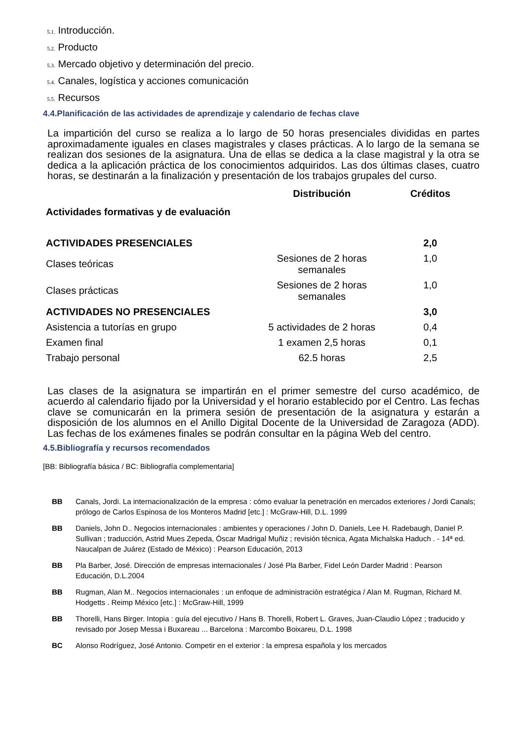5.1. Introducción.
5.2. Producto
5.3. Mercado objetivo y determinación del precio.
5.4. Canales, logística y acciones comunicación
5.5. Recursos
4.4.Planificación de las actividades de aprendizaje y calendario de fechas clave
La impartición del curso se realiza a lo largo de 50 horas presenciales divididas en partes aproximadamente iguales en clases magistrales y clases prácticas. A lo largo de la semana se realizan dos sesiones de la asignatura. Una de ellas se dedica a la clase magistral y la otra se dedica a la aplicación práctica de los conocimientos adquiridos. Las dos últimas clases, cuatro horas, se destinarán a la finalización y presentación de los trabajos grupales del curso.
| Actividades formativas y de evaluación | Distribución | Créditos |
| --- | --- | --- |
| ACTIVIDADES PRESENCIALES | | 2,0 |
| Clases teóricas | Sesiones de 2 horas semanales | 1,0 |
| Clases prácticas | Sesiones de 2 horas semanales | 1,0 |
| ACTIVIDADES NO PRESENCIALES | | 3,0 |
| Asistencia a tutorías en grupo | 5 actividades de 2 horas | 0,4 |
| Examen final | 1 examen 2,5 horas | 0,1 |
| Trabajo personal | 62.5 horas | 2,5 |
Las clases de la asignatura se impartirán en el primer semestre del curso académico, de acuerdo al calendario fijado por la Universidad y el horario establecido por el Centro. Las fechas clave se comunicarán en la primera sesión de presentación de la asignatura y estarán a disposición de los alumnos en el Anillo Digital Docente de la Universidad de Zaragoza (ADD). Las fechas de los exámenes finales se podrán consultar en la página Web del centro.
4.5.Bibliografía y recursos recomendados
[BB: Bibliografía básica / BC: Bibliografía complementaria]
BB Canals, Jordi. La internacionalización de la empresa : cómo evaluar la penetración en mercados exteriores / Jordi Canals; prólogo de Carlos Espinosa de los Monteros Madrid [etc.] : McGraw-Hill, D.L. 1999
BB Daniels, John D.. Negocios internacionales : ambientes y operaciones / John D. Daniels, Lee H. Radebaugh, Daniel P. Sullivan ; traducción, Astrid Mues Zepeda, Óscar Madrigal Muñiz ; revisión técnica, Agata Michalska Haduch . - 14ª ed. Naucalpan de Juárez (Estado de México) : Pearson Educación, 2013
BB Pla Barber, José. Dirección de empresas internacionales / José Pla Barber, Fidel León Darder Madrid : Pearson Educación, D.L.2004
BB Rugman, Alan M.. Negocios internacionales : un enfoque de administraciòn estratégica / Alan M. Rugman, Richard M. Hodgetts . Reimp México [etc.] : McGraw-Hill, 1999
BB Thorelli, Hans Birger. Intopia : guía del ejecutivo / Hans B. Thorelli, Robert L. Graves, Juan-Claudio López ; traducido y revisado por Josep Messa i Buxareau ... Barcelona : Marcombo Boixareu, D.L. 1998
BC Alonso Rodríguez, José Antonio. Competir en el exterior : la empresa española y los mercados